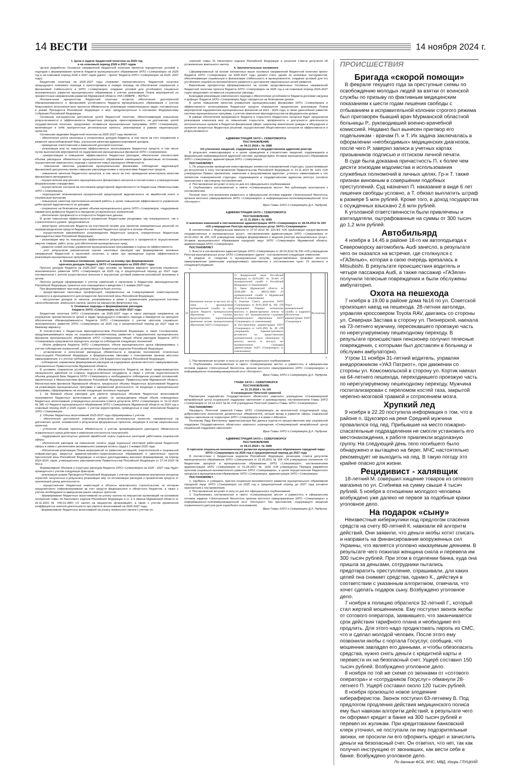14 ВЕСТИ
14 ноября 2024 г.
1. Цели и задачи бюджетной политики на 2025 год
и на плановый период 2026 и 2027 годов
Целью разработки Основных направлений бюджетной политики является определение условий и подходов к формированию проекта бюджета муниципального образования ЗАТО г.Североморск на 2025 год и на плановый период 2026 и 2027 годов (далее - проект бюджета ЗАТО г.Североморск на 2025- 2027 годы).
Бюджетная политика на 2025-2027 годы сохраняет преемственность бюджетной политики предыдущего планового периода и ориентирована в первую очередь на обеспечение социальной и финансовой стабильности в ЗАТО г.Североморск, создание условий для устойчивого социально экономического развития муниципального образования с учетом реализации Плана мероприятий по приоритетным направлениям развития Мурманской области «НА СЕВЕРЕ – ЖИТЬ!».
Несомненным приоритетом бюджетной политики остается обеспечение долгосрочной сбалансированности и финансовой устойчивости бюджета муниципального образования с учетом безусловного исполнения всех принятых обязательств, реализации первоочередных задач, поставленных в указах Президента Российской Федерации и мер, предусмотренных в посланиях Федеральному Собранию Российской Федерации.
Основным инструментом достижения целей бюджетной политики, обеспечивающим повышение результативности и эффективности бюджетных расходов, ориентированность на достижение целей государственной политики, продолжают оставаться муниципальные программы ЗАТО г.Североморск, включающие в себя приоритетные региональные проекты, реализуемые в рамках национальных проектов.
Основными задачами бюджетной политики на 2025-2027 годы являются:
- обеспечение роста налоговых и неналоговых доходов бюджета, в том числе за счет сохранения и развития налогооблагаемой базы, улучшения качества администрирования доходов;
- проведение ответственной и взвешенной долговой политики;
- реализация мер по повышению эффективности использования бюджетных средств, в том числе путем выполнения мероприятий по оздоровлению муниципальных финансов ЗАТО г.Североморск;
- приоритезация и повышение эффективности бюджетных расходов, обеспечение соответствия объема расходных обязательств муниципального образования имеющимся финансовым источникам, осуществление взвешенного подхода к принятию новых расходных обязательств;
- повышение качества управления муниципальными финансами, соблюдение надлежащей финансовой дисциплины всеми главными распорядителями и получателями бюджетных средств;
- повышение качества бюджетного процесса, в том числе за счет проведения мониторинга качества финансового менеджмента;
- осуществление внутреннего муниципального финансового контроля в соответствии с утвержденными федеральными стандартами;
- осуществление контроля за состоянием кредиторской задолженности по бюджетным обязательствам ЗАТО г.Североморск;
- недопущение возникновения просроченной кредиторской задолженности по заработной плате и социальным выплатам;
- повышение качества претензионно-исковой работы в целях повышения эффективности управления дебиторской задолженности по доходам;
- сохранение на безопасном уровне объема муниципального долга ЗАТО г.Североморск, поддержание параметров дефицита бюджета в переделах установленных ограничений;
- обеспечение прозрачности и открытости бюджетных данных.
В целях повышения эффективности управления бюджетными ресурсами, как операционного, так и стратегического уровня, предполагается:
- мониторинг исполнения бюджета на постоянной основе для принятия своевременных решений по перераспределению средств бюджета и освоению бюджетных средств в полном объеме;
- осуществление казначейского сопровождения бюджетных средств, определенных бюджетным законодательством Российской Федерации;
- реализация мер по повышению эффективности результативности и прозрачности осуществления закупок товаров, работ, услуг для обеспечения муниципальных нужд;
- развитие новой системы управления муниципальными программами и оценки их эффективности;
- учет результатов рассмотрения оценки налоговых расходов при формировании основных направлений бюджетной и налоговой политики, а также при проведении оценки эффективности реализации муниципальных программ.
2. Основные положения, принятые за основу при формировании
прогноза доходов бюджета ЗАТО г.Североморск на 2025-2027 годы
Прогноз доходов бюджета на 2025-2027 годы основан на базовом варианте прогноза социально-экономического развития ЗАТО г.Североморск на 2025 год и среднесрочный период до 2027 года, составленном с учетом существенных внешних и внутренних условий развития российской экономики в целом.
Прогноз доходов сформирован с учетом изменений в налоговом и бюджетном законодательстве Российской Федерации, принятых или планируемых к введению с 1 января 2025 года.
При формировании прогноза доходов бюджета были учтены:
- предоставление налоговых преференций, направленных на стимулирование инвестиционной активности в муниципалитете для резидентов Арктической зоны Российской Федерации;
- поступление доходов от налогов, уплачиваемых в связи с применением упрощенной системы налогообложения, земельного налога, налога на имущество физических лиц.
3. Основные подходы к формированию расходов
бюджета ЗАТО г.Североморск на 2025–2027 годы
Бюджетная политика ЗАТО г.Североморск на 2025-2027 годы в части расходов направлена на сохранение преемственности целей и задач предыдущего планового периода и базируется на принципе обеспечения сбалансированности бюджета ЗАТО г.Североморск с учетом прогноза социально-экономического развития ЗАТО г.Североморск на 2025 год и среднесрочный период до 2027 года по базовому варианту.
В соответствии с бюджетным законодательством Российской Федерации, а также Соглашением, предусматривающего меры по социально-экономическому развитию и оздоровлению муниципальных финансов муниципального образования ЗАТО г.Североморск общий объем расходов бюджета ЗАТО г.Североморск предлагается определить исходя из соблюдения следующих положений:
- объем дефицита бюджета ЗАТО г.Североморск, объем муниципального долга сформированы с учетом соблюдения ограничений, установленных Бюджетным кодексом Российской Федерации;
- установление и исполнение расходных обязательств в пределах полномочий, отнесенных Конституцией Российской Федерации и федеральными законами к полномочиям органов местного самоуправления, и с учетом требований статьи 136 Бюджетного кодекса Российской Федерации;
- соблюдение нормативов формирования расходов на содержание органов местного самоуправления, установленных Правительством Мурманской области.
В условиях сохранения устойчивости и сбалансированности бюджета на фоне продолжающегося санкционного давления со стороны недружественных государств, а также с учетом недостаточности объема доходной базы бюджета ЗАТО г.Североморск и необходимости соблюдения условий соглашений, заключенных с Министерством финансов Российской Федерации, Правительством Мурманской области, Министерством финансов Мурманской области, предельные объемы бюджетных ассигнований бюджета на реализацию муниципальных программ и направлений деятельности, не входящих в муниципальные программы, сформированы на основе следующих основных подходов:
1. За базовый объем расходов для расчета предельных объемов бюджетных ассигнований принимаются бюджетные ассигнования на уровне, не превышающем общий объем планируемых бюджетных ассигнований, утвержденных решением Совета депутатов ЗАТО г.Североморск от 19.12.2023 № 386 «О бюджете муниципального образования ЗАТО г.Североморск Мурманской области на 2024 год и плановый период 2025 и 2026 годов», с учетом корректировок, проведенных в ходе исполнения бюджета ЗАТО г.Североморск.
2. Объемы бюджетных ассигнований 2025-2027 годы сформированы с учетом:
- обеспечения достижения плановых результатов региональных проектов, направленных на достижение целей, показателей и результатов федеральных проектов, входящих в состав национальных проектов;
- уточнения объема принятых обязательств с учетом прекращающихся расходных обязательств ограниченного срока действия и изменения контингента получателей;
- поддержания достигнутых уровней заработной платы отдельных категорий работников социальной сферы;
- обеспечения расходов на повышение оплаты труда отдельных категорий работников бюджетной сферы в связи с увеличением минимального размера оплаты труда с 1 января 2025 года;
- обеспечения реализации Плана мероприятий по развитию жилищной, энергетической и социальной инфраструктуры закрытых административно-территориальных образований и населенных пунктов Арктической зоны Российской Федерации, в которых дислоцированы воинские формирования, на период 2024-2026 годов, утвержденного распоряжением Правительства Российской Федерации от 17.04.2024 № 962-р.
Формирование объемов и структуры расходов бюджета ЗАТО г.Североморск на 2025 - 2027 годы будет проводиться с учетом следующих факторов:
- реализация указов Президента Российской Федерации с учетом использования внутренних ресурсов отраслей, полученных в результате реализации мер по оптимизации расходов и привлечения средств от приносящей доход деятельности;
- осуществление бюджетных инвестиций в объекты капитального строительства, по которым предусмотрено софинансирование за счет средств федерального и областного бюджетов, а также с учетом необходимости завершения ранее начатых проектов;
- формирование бюджетных ассигнований на уплату налога на имущество организаций на основании положений главы 30 Налогового кодекса Российской Федерации и ст. 1-3 Закона Мурманской области от 26.11.2003 № 446-01-ЗМО «О налоге на имущество организаций», а также с учетом применения коэффициента платной деятельности при расчете ассигнований на 2025-2027 годы;
- формирование бюджетных ассигнований на уплату земельного налога с учетом по-
ложений главы 31 Налогового кодекса Российской Федерации и решения Совета депутатов об установлении земельного налога.
4. Заключительные положения
Сформированный на основе изложенных выше основных направлений бюджетной политики проект бюджета ЗАТО г.Североморск на 2025-2027 годы должен стать одним из ключевых инструментов, обеспечивающих социальную и финансовую стабильность в муниципалитете, создание условий для его устойчивого социально-экономического развития и достижения национальных целей развития.
Важнейшим приоритетом сформированного на основе представленных Основных направлений бюджетной политики проекта бюджета ЗАТО г.Североморск на 2025 год и на плановый период 2026-2027 годов продолжают оставаться социальные расходы.
Благодаря реализации комплексного подхода к обеспечению устойчивости бюджета долговая нагрузка и дефицит бюджета ЗАТО г.Североморск будут находиться на безопасном уровне.
В целях повышения качества управления муниципальными финансами ЗАТО г.Североморск и эффективности использования бюджетных средств планируется продолжение реализации Плана мероприятий оздоровления муниципальных финансов на 2021 - 2026 годы, а также дальнейшее развитие системы муниципальных программ, с учетом изменения законодательства на федеральном уровне.
В рамках обеспечения прозрачности бюджета и открытости бюджетного процесса будет продолжена реализация комплекса мер по повышению открытости, прозрачности и доступности деятельности исполнительных органов в бюджетно-финансовой сфере, широкому вовлечению граждан в обсуждение и принятие конкретных бюджетных решений, осуществлению общественного контроля их эффективности и результативности.
АДМИНИСТРАЦИЯ ЗАТО г. СЕВЕРОМОРСК
ПОСТАНОВЛЕНИЕ
от 08.11.2024 г. № 1888
Об уточнении сведений, содержащихся в государственном адресном реестре
В результате инвентаризации и в целях приведения в соответствие сведений, содержащихся в федеральной информационной адресной системе, руководствуясь Уставом муниципального образования ЗАТО г.Североморск, администрация ЗАТО г.Североморск
ПОСТАНОВЛЯЕТ:
1. По результатам проведения инвентаризации элементов планировочной структуры, существовавших до вступления в силу постановления Правительства Российской Федерации от 19.11.2014 № 1221 «Об утверждении Правил присвоения, изменения и аннулирования адресов», уточнить наименования и тип элементов планировочной структуры, содержащихся в государственном адресном реестре согласно приложению к настоящему постановлению.
2. Постановление вступает в силу со дня его официального опубликования.
3. Опубликовать постановление в газете «Североморские вести» без публикации приложения к постановлению.
Полный текст постановления разместить в официальном сетевом издании «Электронный бюллетень органов местного самоуправления ЗАТО г.Североморск» в информационно-телекоммуникационной сети «Интернет».
Врио Главы ЗАТО г.Североморск Д.А. Горбунов.
АДМИНИСТРАЦИЯ ЗАТО г. СЕВЕРОМОРСК
ПОСТАНОВЛЕНИЕ
от 11.11.2024 г. № 1895
О внесении изменений в постановление администрации ЗАТО г.Североморск от 28.04.2012 № 330 «Об утверждении Реестра муниципальных услуг ЗАТО г.Североморск»
В соответствии с Федеральным законом от 27.07.2010 № 210-ФЗ «Об организации предоставления государственных и муниципальных услуг», постановлением администрации ЗАТО г.Североморск от 29.02.2012 № 155 «Об утверждении порядка формирования и ведения реестра муниципальных услуг», Уставом муниципального образования городской округ ЗАТО г.Североморск Мурманской области, администрация ЗАТО г.Североморск
ПОСТАНОВЛЯЕТ:
1. Внести в постановление администрации ЗАТО г.Североморск от 28.04.2012 № 330 «Об утверждении Реестра муниципальных услуг ЗАТО г.Североморск» (далее - постановление) следующие изменения:
В разделе «I. Сведения о муниципальных услугах, предоставляемых органами местного самоуправления (казенными учреждениями)» приложения к постановлению пункт 33 изложить в следующей редакции:
«
| 33. | Назначение пенсии за выслугу лет в связи с прохождением муниципальной службы за счет средств бюджета муниципального образования в случаях, предусмотренных нормативными правовыми актами муниципального образования ЗАТО г.Североморск | 1) Федеральный закон Российской Федерации от 02.03.2007 № 25-ФЗ «О муниципальной службе в Российской Федерации» (с изменениями) 2) Закон Мурманской области от 29.06.2007 № 860-01-ЗМО «О муниципальной службе в Мурманской области» (с изменениями) 3) Решение Совета депутатов ЗАТО г.Североморск от 29.05.2018 № 392 «Об утверждении Порядка назначения, выплаты и финансирования пенсии за выслугу лет муниципальным служащим муниципального образования ЗАТО г.Североморск» (с изменениями) 4) Постановление администрации ЗАТО г.Североморск от 14.01.2021 № 28 «Об утверждении Административного регламента по предоставлению муниципальной услуги «Назначение и выплата пенсии за выслугу лет муниципальным служащим администрации ЗАТО г.Североморск» (с изменениями) | Отдел муниципальной службы и кадрового обеспечения администрации ЗАТО г.Североморск | бесплатная | - |
».
1. Постановление вступает в силу со дня его официального опубликования.
3. Опубликовать постановление в газете «Североморские вести» и разместить в официальном сетевом издании «Электронный бюллетень органов местного самоуправления ЗАТО г.Североморск» в информационно-телекоммуникационной сети «Интернет».
Врио Главы ЗАТО г.Североморск Д.А. Горбунов.
ГЛАВА ЗАТО г. СЕВЕРОМОРСК
ПОСТАНОВЛЕНИЕ
от 31.10.2024 г. № 141
О награждении Почетной грамотой
Рассмотрев ходатайство Государственного областного казенного учреждения «Североморский межрайонный центр социальной поддержки населения» и руководствуясь постановлением Главы ЗАТО г.Североморск от 19.12.2017 № 60 «Об учреждении Почетной грамоты Главы ЗАТО г.Североморск»,
ПОСТАНОВЛЯЮ:
Наградить Почетной грамотой Главы ЗАТО г.Североморск за многолетний плодотворный труд, добросовестное исполнение должностных обязанностей, личный вклад в развитие сферы социальной защиты населения на территории ЗАТО г.Североморск и в связи с юбилеем:
Полозкову Ладу Евгеньевну- администратора баз данных отдела по предоставлению мер социальной поддержки Государственного областного казенного учреждения «Североморский межрайонный центр социальной поддержки населения».
Врио Главы ЗАТО г.Североморск Д.А. Горбунов.
АДМИНИСТРАЦИЯ ЗАТО г. СЕВЕРОМОРСК
ПОСТАНОВЛЕНИЕ
от 08.11.2024 г. № 1855
О прогнозе социально-экономического развития муниципального образования городской округ ЗАТО г.Североморск на 2025 год и среднесрочный период до 2027 года
В соответствии с Бюджетным кодексом Российской Федерации, решением Совета депутатов муниципального образования ЗАТО г.Североморск от 21.06.2011 № 158 «Об утверждении положения «О бюджетном процессе в муниципальном образовании ЗАТО г.Североморск», постановлением администрации ЗАТО г.Североморск от 01.08.2017 № 1168 «Об утверждении Порядка разработки прогноза социально-экономического развития ЗАТО г.Североморск», в целях осуществления бюджетного процесса в муниципальном образовании ЗАТО г.Североморск, администрация ЗАТО г.Североморск
ПОСТАНОВЛЯЕТ:
1. Одобрить и утвердить прогноз социально-экономического развития муниципального образования городской округ ЗАТО г.Североморск на 2025 год и среднесрочный период до 2027 года согласно приложению к постановлению.
2. Постановление вступает в силу со дня его официального опубликования.
3. Опубликовать постановление в газете «Североморские вести» и разместить в официальном сетевом издании «Электронный бюллетень органов местного самоуправления ЗАТО г.Североморск» в информационно-телекоммуникационной сети «Интернет» без приложения, содержащего сведения ограниченного доступа (для служебного пользования).
Врио Главы ЗАТО г.Североморск Д.А. Горбунов.
ПРОИСШЕСТВИЯ
Бригада «скорой помощи»
В феврале текущего года за преступные схемы по освобождению молодых людей за взятки от воинской службы по призыву по фиктивным медицинским показаниям к шести годам лишения свободы с отбыванием в исправительной колонии строгого режима был приговорен бывший врач Мурманской областной больницы Р., руководивший военно-врачебной комиссией. Недавно был вынесен приговор его подельникам - врачам П. и Т. Их задача заключалась в оформлении «необходимых» медицинских диагнозов, после чего Р. заверял записи в учетных картах призывников подписью и оттиском личной печати.
В суде была доказана причастность П. к более чем десяти эпизодам мздоимства и использования служебных полномочий в личных целях. Гр-н Т. также признан виновным в совершении подобных преступлений. Суд назначил П. наказание в виде 6 лет лишения свободы условно, а Т. обязал выплатить штраф в размере 5 млн рублей. Кроме того, в доход государства с осужденных взыскано 2,6 млн рублей.
К уголовной ответственности были привлечены и взяткодатели, оштрафованные на суммы от 300 тысяч до 1,2 млн рублей.
Автобильярд
4 ноября в 14.45 в районе 18-го км автоподъезда к Североморску автомобиль Audi занесло, в результате чего он оказался на встречке, где столкнулся с «ГАЗелью», которая в свою очередь врезалась в Mitsubishi. В результате происшествия водитель и четыре пассажира Audi, а также пассажир «ГАЗели» получили телесные повреждения и были обслужены амбулаторно.
Охота на пешехода
7 ноября в 19.00 в районе дома №16 по ул. Советской произошел наезд на пешехода. 28-летняя автоледи, управляя кроссовером Toyota RAV, двигаясь со стороны ул. Северная Застава в сторону ул. Пионерской, наехала на 73-летнего мужчину, пересекавшего проезжую часть по нерегулируемому пешеходному переходу. В результате происшествия пенсионер получил телесные повреждения, с которыми был доставлен в больницу и обслужен амбулаторно.
Утром 11 ноября 31-летний водитель, управляя внедорожником «УАЗ Патриот», при движении со стороны ул. Комсомольской в сторону ул. Кортик наехал на 64-летнего пешехода, переходившего проезжую часть по нерегулируемому пешеходному переходу. Мужчина госпитализирован с переломом костей таза, закрытой черепно-мозговой травмой и сотрясением мозга.
Хрупкий лед
9 ноября в 22.20 поступила информация о том, что в районе п. Щукозеро на реке Средней мужчина провалился под лед. Прибывшие на место пожарно-спасательные подразделения не смогли установить его местонахождения, к работе привлекли водолазную группу. На следующий день тело погибшего было обнаружено и вытащено на берег. МЧС настоятельно рекомендует не выходить на лед. В такую погоду это крайне опасно для жизни.
Рецидивист - халявщик
18-летний М. совершил хищение товаров из сетевого магазина по ул. Сгибнева на сумму свыше 4 тысяч рублей. 5 ноября в отношении молодого человека возбуждено уже далеко не первое за подобные кражи уголовное дело.
На подарок «сыну»
Неизвестные кибержулики под предлогом спасения средств на счету 80-летней К. навязали ей алгоритм действий. Они заявили, что деньги якобы хотят списать и направить на финансирование вооруженных сил Украины, что является уголовно наказуемым деянием. В результате чего пожилая женщина сняла и перевела им 300 тысяч рублей. При этом в отделении банка, куда она пришла за деньгами, сотрудники пытались предотвратить преступление, спрашивали, для каких целей она снимает средства, однако К., действуя в соответствии с указанным алгоритмом, отвечала, что хочет сделать подарок сыну. Возбуждено уголовное дело.
7 ноября в полицию обратился 32-летний Г., который стал жертвой мошенников. Ему поступил звонок якобы от сотового оператора, заявившего, что заканчивается срок действия тарифного плана и необходимо его продлить. Для этого надо продиктовать пароль из СМС, что и сделал молодой человек. После этого ему позвонили якобы с портала Госуслуг, сообщив, что мошенник завладел его данными, и чтобы обезопасить средства, нужно снять деньги с кредитной карты и перевести их на безопасный счет. Ущерб составил 150 тысяч рублей. Возбуждено уголовное дело.
8 ноября по той же схеме со звонками от «сотового оператора» и «сотрудников Госуслуг» обманули 28-летнего П. Ущерб составил около 120 тысяч рублей.
8 ноября произошло новое злодеяние кибераферистов. Звонок поступил 63-летнему В. Под предлогом продления действия медицинского полиса ему был навязан алгоритм действий, в результате чего он оформил кредит в банке на 300 тысяч рублей и перевел их жуликам. При кредитовании банковский клерк уточнял, не поступали ли ему подозрительные звонки, не просили ли его оформить кредит и зачислить деньги на безопасный счет. Он ответил, что нет, так как получил инструкцию от звонивших, как вести себя в банке. Возбуждено уголовное дело.
По данным ФСБ, МЧС, МВД, Игорь ГЛУЦКИЙ.